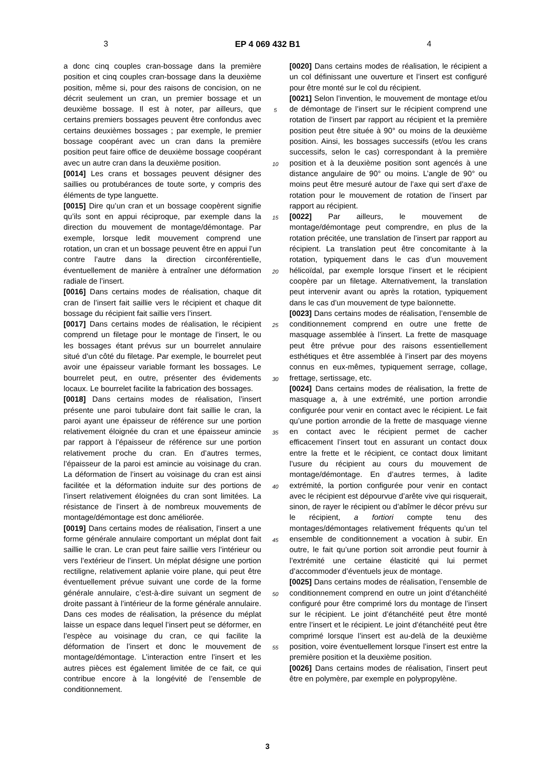3 EP 4 069 432 B1 4
a donc cinq couples cran-bossage dans la première position et cinq couples cran-bossage dans la deuxième position, même si, pour des raisons de concision, on ne décrit seulement un cran, un premier bossage et un deuxième bossage. Il est à noter, par ailleurs, que certains premiers bossages peuvent être confondus avec certains deuxièmes bossages ; par exemple, le premier bossage coopérant avec un cran dans la première position peut faire office de deuxième bossage coopérant avec un autre cran dans la deuxième position.
[0014] Les crans et bossages peuvent désigner des saillies ou protubérances de toute sorte, y compris des éléments de type languette.
[0015] Dire qu’un cran et un bossage coopèrent signifie qu’ils sont en appui réciproque, par exemple dans la direction du mouvement de montage/démontage. Par exemple, lorsque ledit mouvement comprend une rotation, un cran et un bossage peuvent être en appui l’un contre l’autre dans la direction circonférentielle, éventuellement de manière à entraîner une déformation radiale de l’insert.
[0016] Dans certains modes de réalisation, chaque dit cran de l’insert fait saillie vers le récipient et chaque dit bossage du récipient fait saillie vers l’insert.
[0017] Dans certains modes de réalisation, le récipient comprend un filetage pour le montage de l’insert, le ou les bossages étant prévus sur un bourrelet annulaire situé d’un côté du filetage. Par exemple, le bourrelet peut avoir une épaisseur variable formant les bossages. Le bourrelet peut, en outre, présenter des évidements locaux. Le bourrelet facilite la fabrication des bossages.
[0018] Dans certains modes de réalisation, l’insert présente une paroi tubulaire dont fait saillie le cran, la paroi ayant une épaisseur de référence sur une portion relativement éloignée du cran et une épaisseur amincie par rapport à l’épaisseur de référence sur une portion relativement proche du cran. En d’autres termes, l’épaisseur de la paroi est amincie au voisinage du cran. La déformation de l’insert au voisinage du cran est ainsi facilitée et la déformation induite sur des portions de l’insert relativement éloignées du cran sont limitées. La résistance de l’insert à de nombreux mouvements de montage/démontage est donc améliorée.
[0019] Dans certains modes de réalisation, l’insert a une forme générale annulaire comportant un méplat dont fait saillie le cran. Le cran peut faire saillie vers l’intérieur ou vers l’extérieur de l’insert. Un méplat désigne une portion rectiligne, relativement aplanie voire plane, qui peut être éventuellement prévue suivant une corde de la forme générale annulaire, c’est-à-dire suivant un segment de droite passant à l’intérieur de la forme générale annulaire. Dans ces modes de réalisation, la présence du méplat laisse un espace dans lequel l’insert peut se déformer, en l’espèce au voisinage du cran, ce qui facilite la déformation de l’insert et donc le mouvement de montage/démontage. L’interaction entre l’insert et les autres pièces est également limitée de ce fait, ce qui contribue encore à la longévité de l’ensemble de conditionnement.
5
10
15
20
25
30
35
40
45
50
55
[0020] Dans certains modes de réalisation, le récipient a un col définissant une ouverture et l’insert est configuré pour être monté sur le col du récipient.
[0021] Selon l’invention, le mouvement de montage et/ou de démontage de l’insert sur le récipient comprend une rotation de l’insert par rapport au récipient et la première position peut être située à 90° ou moins de la deuxième position. Ainsi, les bossages successifs (et/ou les crans successifs, selon le cas) correspondant à la première position et à la deuxième position sont agencés à une distance angulaire de 90° ou moins. L’angle de 90° ou moins peut être mesuré autour de l’axe qui sert d’axe de rotation pour le mouvement de rotation de l’insert par rapport au récipient.
[0022] Par ailleurs, le mouvement de montage/démontage peut comprendre, en plus de la rotation précitée, une translation de l’insert par rapport au récipient. La translation peut être concomitante à la rotation, typiquement dans le cas d’un mouvement hélicoïdal, par exemple lorsque l’insert et le récipient coopère par un filetage. Alternativement, la translation peut intervenir avant ou après la rotation, typiquement dans le cas d’un mouvement de type baïonnette.
[0023] Dans certains modes de réalisation, l’ensemble de conditionnement comprend en outre une frette de masquage assemblée à l’insert. La frette de masquage peut être prévue pour des raisons essentiellement esthétiques et être assemblée à l’insert par des moyens connus en eux-mêmes, typiquement serrage, collage, frettage, sertissage, etc.
[0024] Dans certains modes de réalisation, la frette de masquage a, à une extrémité, une portion arrondie configurée pour venir en contact avec le récipient. Le fait qu’une portion arrondie de la frette de masquage vienne en contact avec le récipient permet de cacher efficacement l’insert tout en assurant un contact doux entre la frette et le récipient, ce contact doux limitant l’usure du récipient au cours du mouvement de montage/démontage. En d’autres termes, à ladite extrémité, la portion configurée pour venir en contact avec le récipient est dépourvue d’arête vive qui risquerait, sinon, de rayer le récipient ou d’abîmer le décor prévu sur le récipient, a fortiori compte tenu des montages/démontages relativement fréquents qu’un tel ensemble de conditionnement a vocation à subir. En outre, le fait qu’une portion soit arrondie peut fournir à l’extrémité une certaine élasticité qui lui permet d’accommoder d’éventuels jeux de montage.
[0025] Dans certains modes de réalisation, l’ensemble de conditionnement comprend en outre un joint d’étanchéité configuré pour être comprimé lors du montage de l’insert sur le récipient. Le joint d’étanchéité peut être monté entre l’insert et le récipient. Le joint d’étanchéité peut être comprimé lorsque l’insert est au-delà de la deuxième position, voire éventuellement lorsque l’insert est entre la première position et la deuxième position.
[0026] Dans certains modes de réalisation, l’insert peut être en polymère, par exemple en polypropylène.
3